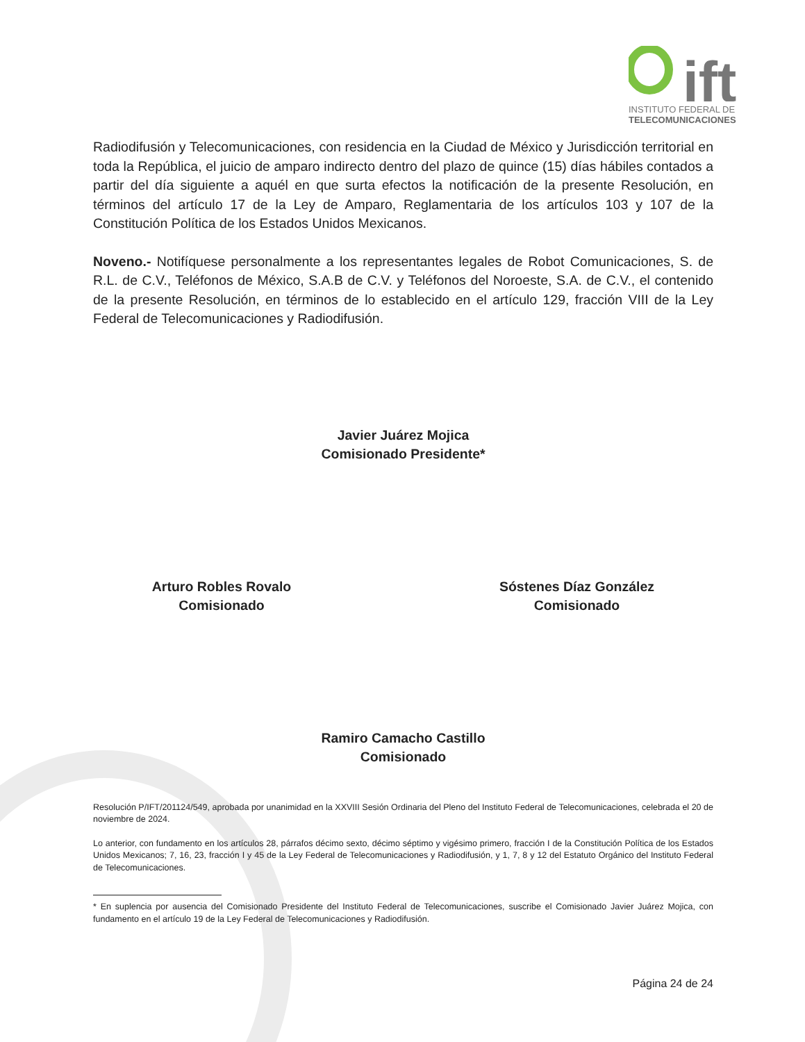ift
INSTITUTO FEDERAL DE
TELECOMUNICACIONES
Radiodifusión y Telecomunicaciones, con residencia en la Ciudad de México y Jurisdicción territorial en toda la República, el juicio de amparo indirecto dentro del plazo de quince (15) días hábiles contados a partir del día siguiente a aquél en que surta efectos la notificación de la presente Resolución, en términos del artículo 17 de la Ley de Amparo, Reglamentaria de los artículos 103 y 107 de la Constitución Política de los Estados Unidos Mexicanos.
Noveno.- Notifíquese personalmente a los representantes legales de Robot Comunicaciones, S. de R.L. de C.V., Teléfonos de México, S.A.B de C.V. y Teléfonos del Noroeste, S.A. de C.V., el contenido de la presente Resolución, en términos de lo establecido en el artículo 129, fracción VIII de la Ley Federal de Telecomunicaciones y Radiodifusión.
Javier Juárez Mojica
Comisionado Presidente*
Arturo Robles Rovalo
Comisionado
Sóstenes Díaz González
Comisionado
Ramiro Camacho Castillo
Comisionado
Resolución P/IFT/201124/549, aprobada por unanimidad en la XXVIII Sesión Ordinaria del Pleno del Instituto Federal de Telecomunicaciones, celebrada el 20 de noviembre de 2024.
Lo anterior, con fundamento en los artículos 28, párrafos décimo sexto, décimo séptimo y vigésimo primero, fracción I de la Constitución Política de los Estados Unidos Mexicanos; 7, 16, 23, fracción I y 45 de la Ley Federal de Telecomunicaciones y Radiodifusión, y 1, 7, 8 y 12 del Estatuto Orgánico del Instituto Federal de Telecomunicaciones.
* En suplencia por ausencia del Comisionado Presidente del Instituto Federal de Telecomunicaciones, suscribe el Comisionado Javier Juárez Mojica, con fundamento en el artículo 19 de la Ley Federal de Telecomunicaciones y Radiodifusión.
Página 24 de 24